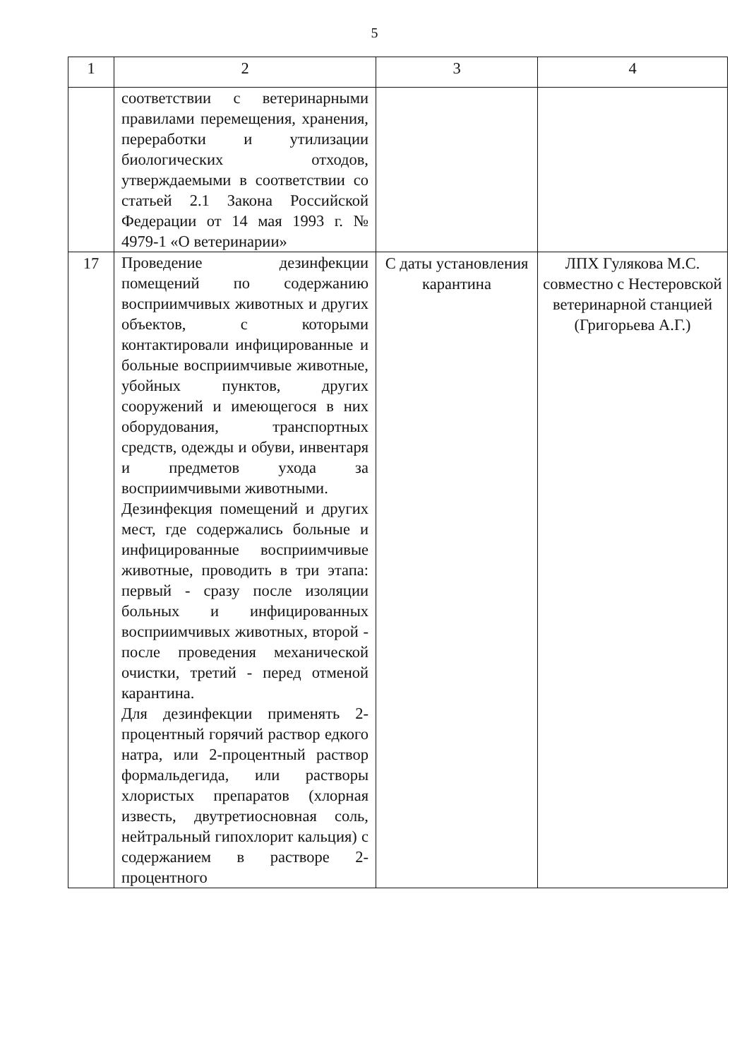5
| 1 | 2 | 3 | 4 |
| --- | --- | --- | --- |
| | соответствии с ветеринарными правилами перемещения, хранения, переработки и утилизации биологических отходов, утверждаемыми в соответствии со статьей 2.1 Закона Российской Федерации от 14 мая 1993 г. № 4979-1 «О ветеринарии» | | |
| 17 | Проведение дезинфекции помещений по содержанию восприимчивых животных и других объектов, с которыми контактировали инфицированные и больные восприимчивые животные, убойных пунктов, других сооружений и имеющегося в них оборудования, транспортных средств, одежды и обуви, инвентаря и предметов ухода за восприимчивыми животными. Дезинфекция помещений и других мест, где содержались больные и инфицированные восприимчивые животные, проводить в три этапа: первый - сразу после изоляции больных и инфицированных восприимчивых животных, второй - после проведения механической очистки, третий - перед отменой карантина. Для дезинфекции применять 2-процентный горячий раствор едкого натра, или 2-процентный раствор формальдегида, или растворы хлористых препаратов (хлорная известь, двутретиосновная соль, нейтральный гипохлорит кальция) с содержанием в растворе 2-процентного | С даты установления карантина | ЛПХ Гулякова М.С. совместно с Нестеровской ветеринарной станцией (Григорьева А.Г.) |